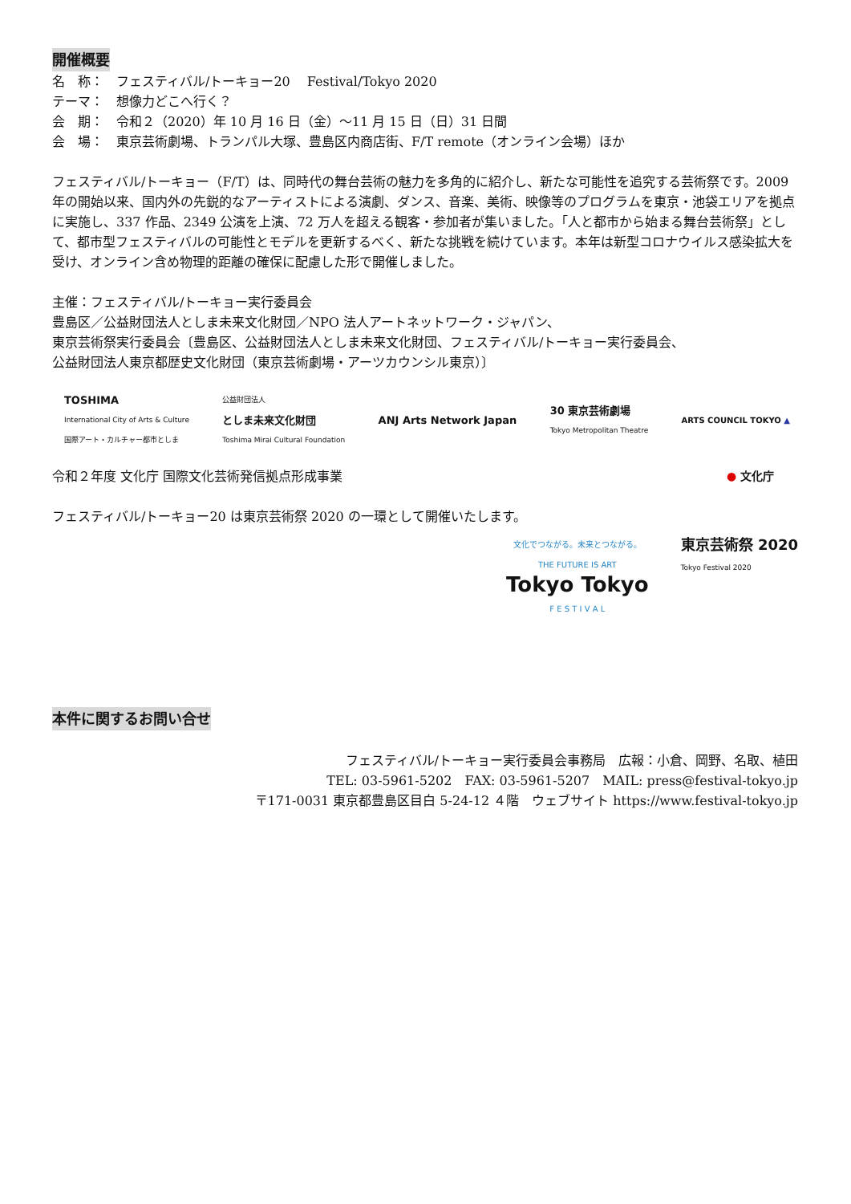開催概要
名　称：　フェスティバル/トーキョー20　 Festival/Tokyo 2020
テーマ：　想像力どこへ行く？
会　期：　令和２（2020）年 10 月 16 日（金）～11 月 15 日（日）31 日間
会　場：　東京芸術劇場、トランパル大塚、豊島区内商店街、F/T remote（オンライン会場）ほか
フェスティバル/トーキョー（F/T）は、同時代の舞台芸術の魅力を多角的に紹介し、新たな可能性を追究する芸術祭です。2009 年の開始以来、国内外の先鋭的なアーティストによる演劇、ダンス、音楽、美術、映像等のプログラムを東京・池袋エリアを拠点に実施し、337 作品、2349 公演を上演、72 万人を超える観客・参加者が集いました。「人と都市から始まる舞台芸術祭」として、都市型フェスティバルの可能性とモデルを更新するべく、新たな挑戦を続けています。本年は新型コロナウイルス感染拡大を受け、オンライン含め物理的距離の確保に配慮した形で開催しました。
主催：フェスティバル/トーキョー実行委員会
豊島区／公益財団法人としま未来文化財団／NPO 法人アートネットワーク・ジャパン、
東京芸術祭実行委員会〔豊島区、公益財団法人としま未来文化財団、フェスティバル/トーキョー実行委員会、
公益財団法人東京都歴史文化財団（東京芸術劇場・アーツカウンシル東京）〕
TOSHIMA
International City of Arts & Culture
国際アート・カルチャー都市としま
公益財団法人
としま未来文化財団
Toshima Mirai Cultural Foundation
ANJ Arts Network Japan
30 東京芸術劇場
Tokyo Metropolitan Theatre
ARTS COUNCIL TOKYO ▲
令和２年度 文化庁 国際文化芸術発信拠点形成事業
● 文化庁
フェスティバル/トーキョー20 は東京芸術祭 2020 の一環として開催いたします。
文化でつながる。未来とつながる。
THE FUTURE IS ART
Tokyo Tokyo
F E S T I V A L
東京芸術祭 2020
Tokyo Festival 2020
本件に関するお問い合せ
フェスティバル/トーキョー実行委員会事務局　広報：小倉、岡野、名取、植田
TEL: 03-5961-5202　FAX: 03-5961-5207　MAIL: press@festival-tokyo.jp
〒171-0031 東京都豊島区目白 5-24-12 ４階　ウェブサイト https://www.festival-tokyo.jp